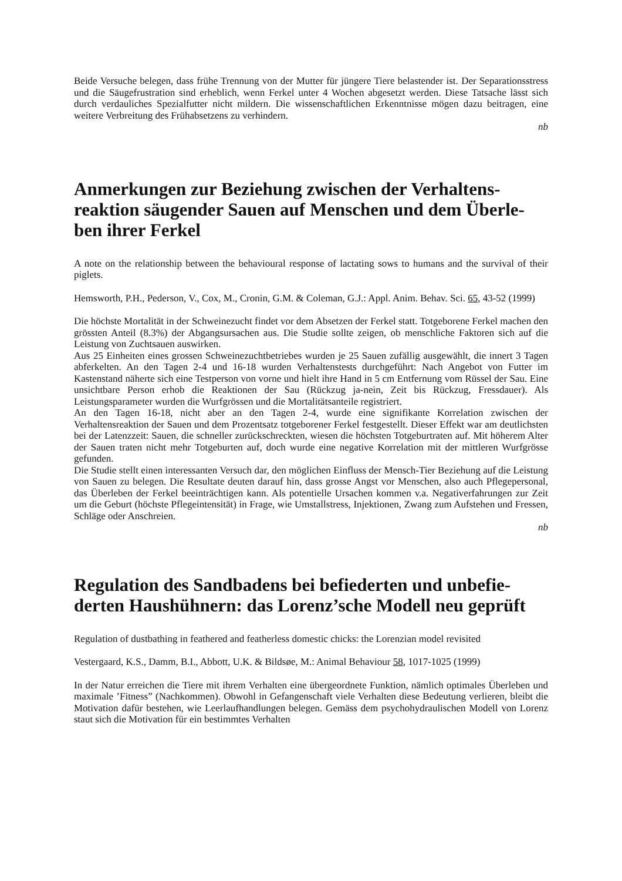Beide Versuche belegen, dass frühe Trennung von der Mutter für jüngere Tiere belastender ist. Der Separationsstress und die Säugefrustration sind erheblich, wenn Ferkel unter 4 Wochen abgesetzt werden. Diese Tatsache lässt sich durch verdauliches Spezialfutter nicht mildern. Die wissenschaftlichen Erkenntnisse mögen dazu beitragen, eine weitere Verbreitung des Frühabsetzens zu verhindern.
nb
Anmerkungen zur Beziehung zwischen der Verhaltens-reaktion säugender Sauen auf Menschen und dem Überle-ben ihrer Ferkel
A note on the relationship between the behavioural response of lactating sows to humans and the survival of their piglets.
Hemsworth, P.H., Pederson, V., Cox, M., Cronin, G.M. & Coleman, G.J.: Appl. Anim. Behav. Sci. 65, 43-52 (1999)
Die höchste Mortalität in der Schweinezucht findet vor dem Absetzen der Ferkel statt. Totgeborene Ferkel machen den grössten Anteil (8.3%) der Abgangsursachen aus. Die Studie sollte zeigen, ob menschliche Faktoren sich auf die Leistung von Zuchtsauen auswirken.
Aus 25 Einheiten eines grossen Schweinezuchtbetriebes wurden je 25 Sauen zufällig ausgewählt, die innert 3 Tagen abferkelten. An den Tagen 2-4 und 16-18 wurden Verhaltenstests durchgeführt: Nach Angebot von Futter im Kastenstand näherte sich eine Testperson von vorne und hielt ihre Hand in 5 cm Entfernung vom Rüssel der Sau. Eine unsichtbare Person erhob die Reaktionen der Sau (Rückzug ja-nein, Zeit bis Rückzug, Fressdauer). Als Leistungsparameter wurden die Wurfgrössen und die Mortalitätsanteile registriert.
An den Tagen 16-18, nicht aber an den Tagen 2-4, wurde eine signifikante Korrelation zwischen der Verhaltensreaktion der Sauen und dem Prozentsatz totgeborener Ferkel festgestellt. Dieser Effekt war am deutlichsten bei der Latenzzeit: Sauen, die schneller zurückschreckten, wiesen die höchsten Totgeburtraten auf. Mit höherem Alter der Sauen traten nicht mehr Totgeburten auf, doch wurde eine negative Korrelation mit der mittleren Wurfgrösse gefunden.
Die Studie stellt einen interessanten Versuch dar, den möglichen Einfluss der Mensch-Tier Beziehung auf die Leistung von Sauen zu belegen. Die Resultate deuten darauf hin, dass grosse Angst vor Menschen, also auch Pflegepersonal, das Überleben der Ferkel beeinträchtigen kann. Als potentielle Ursachen kommen v.a. Negativerfahrungen zur Zeit um die Geburt (höchste Pflegeintensität) in Frage, wie Umstallstress, Injektionen, Zwang zum Aufstehen und Fressen, Schläge oder Anschreien.
nb
Regulation des Sandbadens bei befiederten und unbefie-derten Haushühnern: das Lorenz’sche Modell neu geprüft
Regulation of dustbathing in feathered and featherless domestic chicks: the Lorenzian model revisited
Vestergaard, K.S., Damm, B.I., Abbott, U.K. & Bildsøe, M.: Animal Behaviour 58, 1017-1025 (1999)
In der Natur erreichen die Tiere mit ihrem Verhalten eine übergeordnete Funktion, nämlich optimales Überleben und maximale ’Fitness” (Nachkommen). Obwohl in Gefangenschaft viele Verhalten diese Bedeutung verlieren, bleibt die Motivation dafür bestehen, wie Leerlaufhandlungen belegen. Gemäss dem psychohydraulischen Modell von Lorenz staut sich die Motivation für ein bestimmtes Verhalten